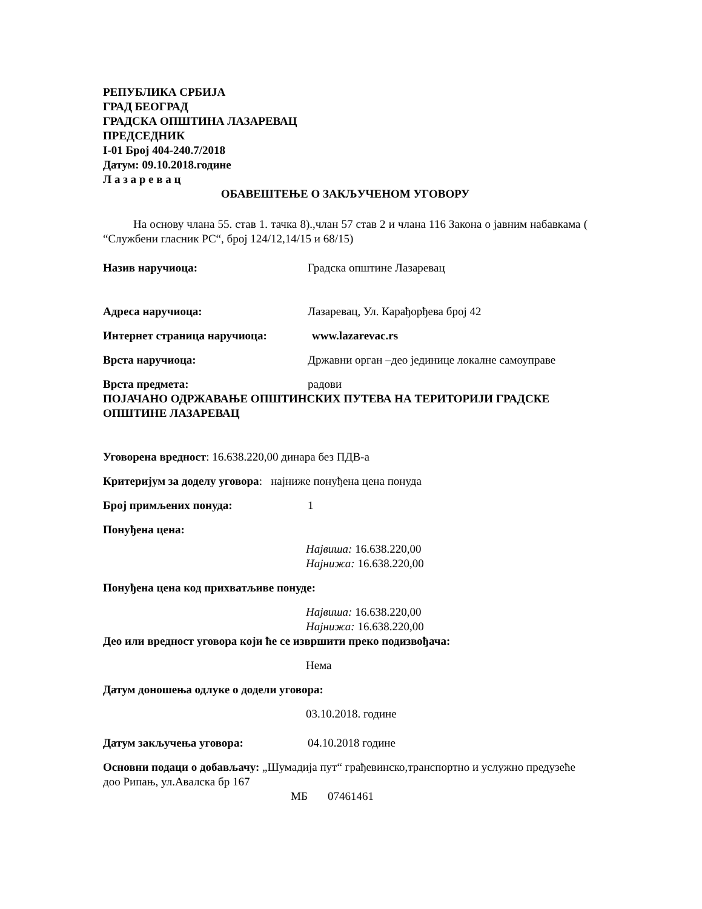РЕПУБЛИКА СРБИЈА
ГРАД БЕОГРАД
ГРАДСКА ОПШТИНА ЛАЗАРЕВАЦ
ПРЕДСЕДНИК
I-01 Број 404-240.7/2018
Датум: 09.10.2018.године
Л а з а р е в а ц
ОБАВЕШТЕЊЕ О ЗАКЉУЧЕНОМ УГОВОРУ
На основу члана 55. став 1. тачка 8).,члан 57 став 2 и члана 116 Закона о јавним набавкама ( “Службени гласник РС“, број 124/12,14/15 и 68/15)
Назив наручиоца: Градска општине Лазаревац
Адреса наручиоца: Лазаревац, Ул. Карађорђева број 42
Интернет страница наручиоца: www.lazarevac.rs
Врста наручиоца: Државни орган –део јединице локалне самоуправе
Врста предмета: радови
ПОЈАЧАНО ОДРЖАВАЊЕ ОПШТИНСКИХ ПУТЕВА НА ТЕРИТОРИЈИ ГРАДСКЕ ОПШТИНЕ ЛАЗАРЕВАЦ
Уговорена вредност: 16.638.220,00 динара без ПДВ-а
Критеријум за доделу уговора: најниже понуђена цена понуда
Број примљених понуда: 1
Понуђена цена:
Највиша: 16.638.220,00
Најнижа: 16.638.220,00
Понуђена цена код прихватљиве понуде:
Највиша: 16.638.220,00
Најнижа: 16.638.220,00
Део или вредност уговора који ће се извршити преко подизвођача:
Нема
Датум доношења одлуке о додели уговора:
03.10.2018. године
Датум закључења уговора: 04.10.2018 године
Основни подаци о добављачу: „Шумадија пут“ грађевинско,транспортно и услужно предузеће доо Рипањ, ул.Авалска бр 167
МБ 07461461